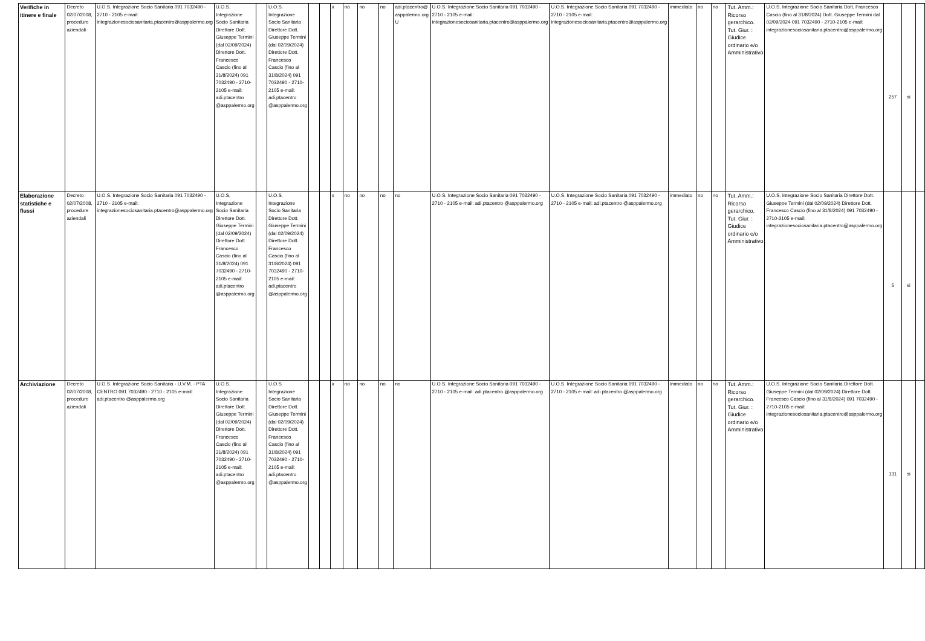| Verifiche in itinere e finale | Decreto 02/07/2008, procedure aziendali | U.O.S. Integrazione Socio Sanitaria 091 7032490 - 2710 - 2105 e-mail: integrazionesociosanitaria.ptacentro@asppalermo.org | U.O.S. Integrazione Socio Sanitaria Direttore Dott. Giuseppe Termini (dal 02/09/2024) Direttore Dott. Francesco Cascio (fino al 31/8/2024) 091 7032490 - 2710-2105 e-mail: adi.ptacentro @asppalermo.org | | U.O.S. Integrazione Socio Sanitaria Direttore Dott. Giuseppe Termini (dal 02/09/2024) Direttore Dott. Francesco Cascio (fino al 31/8/2024) 091 7032490 - 2710-2105 e-mail: adi.ptacentro @asppalermo.org | | | x | no | no | no | adi.ptacentro@ asppalermo.org U | U.O.S. Integrazione Socio Sanitaria 091 7032490 - 2710 - 2105 e-mail: integrazionesociosanitaria.ptacentro@asppalermo.org | U.O.S. Integrazione Socio Sanitaria 091 7032490 - 2710 - 2105 e-mail: integrazionesociosanitaria.ptacentro@asppalermo.org | immediato | no | no | Tut. Amm.: Ricorso gerarchico. Tut. Giur. : Giudice ordinario e/o Amministrativo | U.O.S. Integrazione Socio Sanitaria Dott. Francesco Cascio (fino al 31/8/2024) Dott. Giuseppe Termini dal 02/09/2024 091 7032490 - 2710-2105 e-mail: integrazionesociosanitaria.ptacentro@asppalermo.org | 257 | si | |
| Elaborazione statistiche e flussi | Decreto 02/07/2008, procedure aziendali | U.O.S. Integrazione Socio Sanitaria 091 7032490 - 2710 - 2105 e-mail: integrazionesociosanitaria.ptacentro@asppalermo.org | U.O.S. Integrazione Socio Sanitaria Direttore Dott. Giuseppe Termini (dal 02/09/2024) Direttore Dott. Francesco Cascio (fino al 31/8/2024) 091 7032490 - 2710-2105 e-mail: adi.ptacentro @asppalermo.org | | U.O.S. Integrazione Socio Sanitaria Direttore Dott. Giuseppe Termini (dal 02/09/2024) Direttore Dott. Francesco Cascio (fino al 31/8/2024) 091 7032490 - 2710-2105 e-mail: adi.ptacentro @asppalermo.org | | | x | no | no | no | no | U.O.S. Integrazione Socio Sanitaria 091 7032490 - 2710 - 2105 e-mail: adi.ptacentro @asppalermo.org | U.O.S. Integrazione Socio Sanitaria 091 7032490 - 2710 - 2105 e-mail: adi.ptacentro @asppalermo.org | immediato | no | no | Tut. Amm.: Ricorso gerarchico. Tut. Giur. : Giudice ordinario e/o Amministrativo | U.O.S. Integrazione Socio Sanitaria Direttore Dott. Giuseppe Termini (dal 02/09/2024) Direttore Dott. Francesco Cascio (fino al 31/8/2024) 091 7032490 - 2710-2105 e-mail: integrazionesociosanitaria.ptacentro@asppalermo.org | 5 | si | |
| Archiviazione | Decreto 02/07/2008, procedure aziendali | U.O.S. Integrazione Socio Sanitaria - U.V.M. - PTA CENTRO 091 7032490 - 2710 - 2105 e-mail: adi.ptacentro @asppalermo.org | U.O.S. Integrazione Socio Sanitaria Direttore Dott. Giuseppe Termini (dal 02/09/2024) Direttore Dott. Francesco Cascio (fino al 31/8/2024) 091 7032490 - 2710-2105 e-mail: adi.ptacentro @asppalermo.org | | U.O.S. Integrazione Socio Sanitaria Direttore Dott. Giuseppe Termini (dal 02/09/2024) Direttore Dott. Francesco Cascio (fino al 31/8/2024) 091 7032490 - 2710-2105 e-mail: adi.ptacentro @asppalermo.org | | | x | no | no | no | no | U.O.S. Integrazione Socio Sanitaria 091 7032490 - 2710 - 2105 e-mail: adi.ptacentro @asppalermo.org | U.O.S. Integrazione Socio Sanitaria 091 7032490 - 2710 - 2105 e-mail: adi.ptacentro @asppalermo.org | immediato | no | no | Tut. Amm.: Ricorso gerarchico. Tut. Giur. : Giudice ordinario e/o Amministrativo | U.O.S. Integrazione Socio Sanitaria Direttore Dott. Giuseppe Termini (dal 02/09/2024) Direttore Dott. Francesco Cascio (fino al 31/8/2024) 091 7032490 - 2710-2105 e-mail: integrazionesociosanitaria.ptacentro@asppalermo.org | 131 | si | |